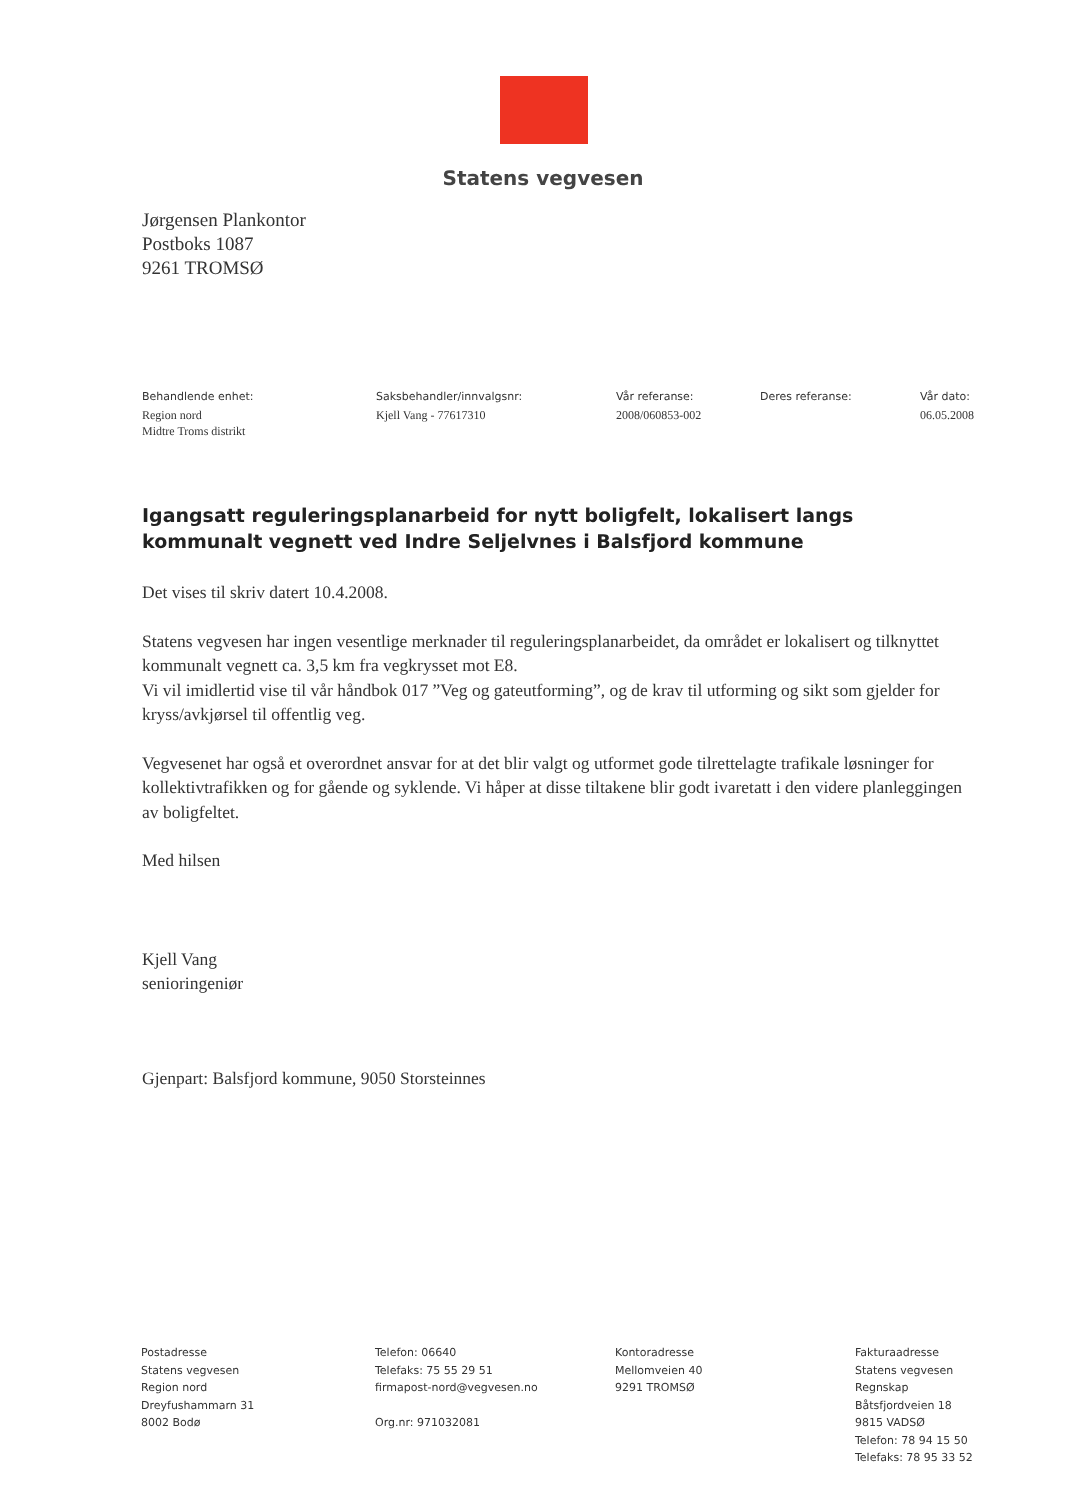Statens vegvesen
Jørgensen Plankontor
Postboks 1087
9261 TROMSØ
Behandlende enhet:
Region nord
Midtre Troms distrikt
Saksbehandler/innvalgsnr:
Kjell Vang - 77617310
Vår referanse:
2008/060853-002
Deres referanse: Vår dato:
06.05.2008
Igangsatt reguleringsplanarbeid for nytt boligfelt, lokalisert langs kommunalt vegnett ved Indre Seljelvnes i Balsfjord kommune
Det vises til skriv datert 10.4.2008.
Statens vegvesen har ingen vesentlige merknader til reguleringsplanarbeidet, da området er lokalisert og tilknyttet kommunalt vegnett ca. 3,5 km fra vegkrysset mot E8.
Vi vil imidlertid vise til vår håndbok 017 ”Veg og gateutforming”, og de krav til utforming og sikt som gjelder for kryss/avkjørsel til offentlig veg.
Vegvesenet har også et overordnet ansvar for at det blir valgt og utformet gode tilrettelagte trafikale løsninger for kollektivtrafikken og for gående og syklende. Vi håper at disse tiltakene blir godt ivaretatt i den videre planleggingen av boligfeltet.
Med hilsen
Kjell Vang
senioringeniør
Gjenpart: Balsfjord kommune, 9050 Storsteinnes
Postadresse
Statens vegvesen
Region nord
Dreyfushammarn 31
8002 Bodø
Telefon: 06640
Telefaks: 75 55 29 51
firmapost-nord@vegvesen.no
Org.nr: 971032081
Kontoradresse
Mellomveien 40
9291 TROMSØ
Fakturaadresse
Statens vegvesen
Regnskap
Båtsfjordveien 18
9815 VADSØ
Telefon: 78 94 15 50
Telefaks: 78 95 33 52